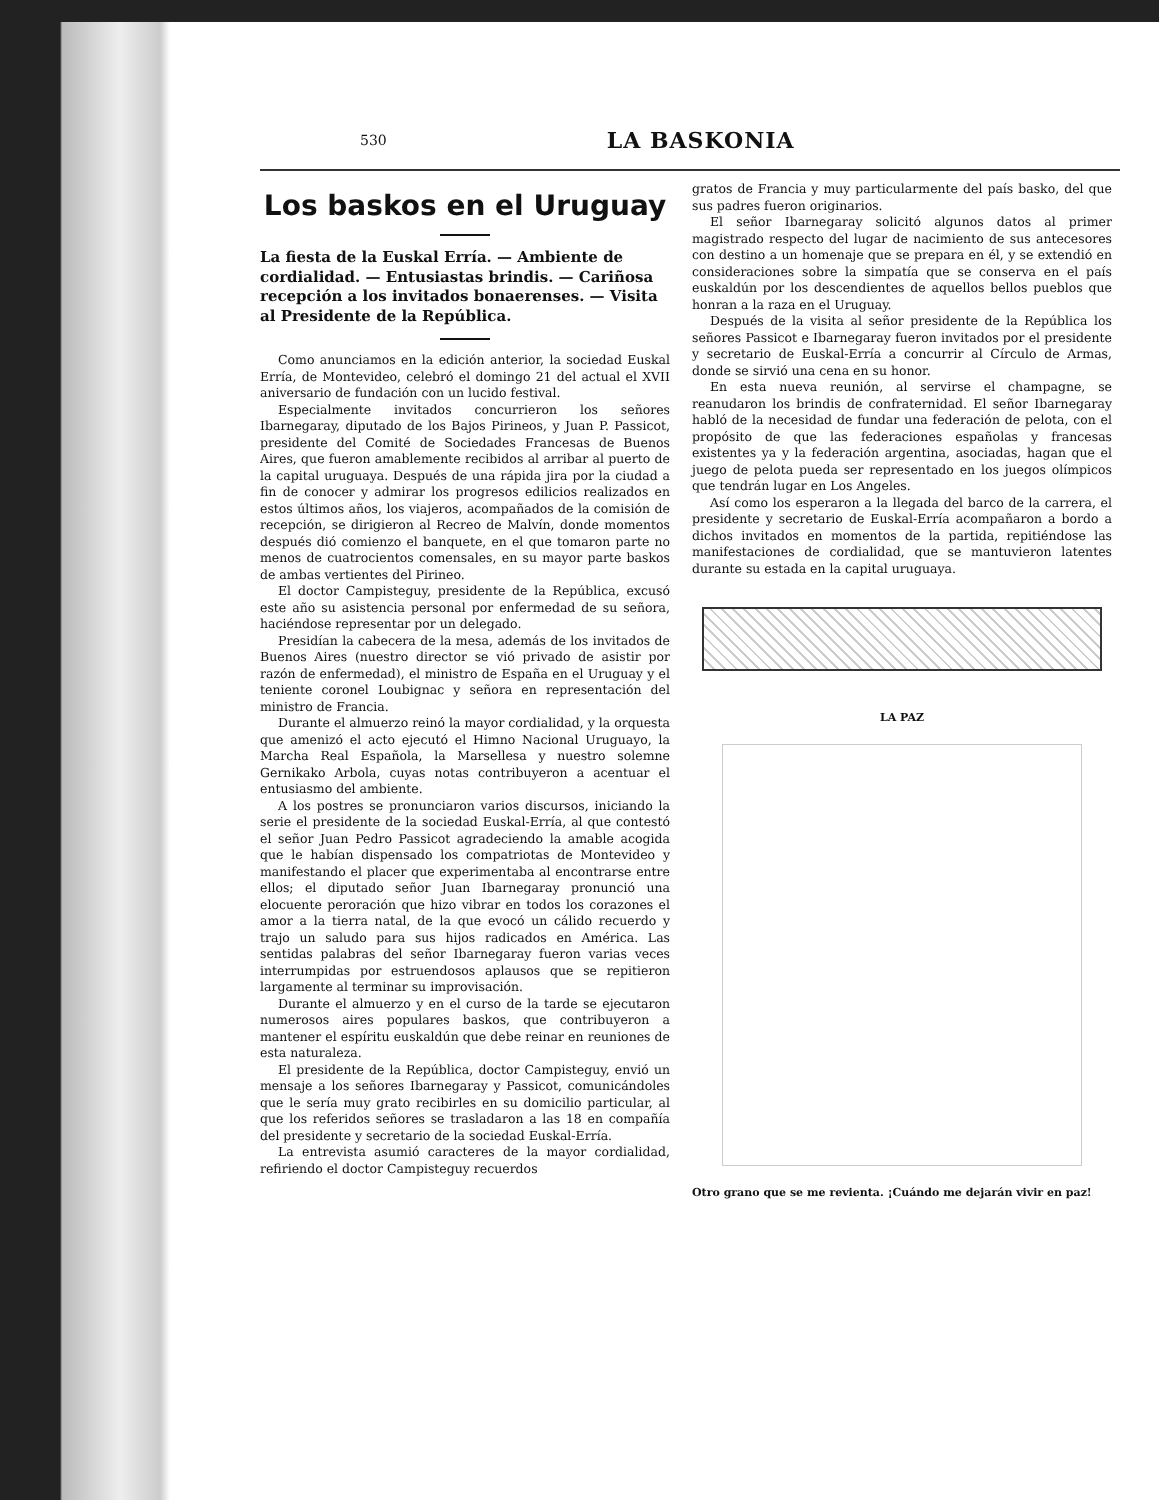530 LA BASKONIA
Los baskos en el Uruguay
La fiesta de la Euskal Erría. — Ambiente de cordialidad. — Entusiastas brindis. — Cariñosa recepción a los invitados bonaerenses. — Visita al Presidente de la República.
Como anunciamos en la edición anterior, la sociedad Euskal Erría, de Montevideo, celebró el domingo 21 del actual el XVII aniversario de fundación con un lucido festival.
Especialmente invitados concurrieron los señores Ibarnegaray, diputado de los Bajos Pirineos, y Juan P. Passicot, presidente del Comité de Sociedades Francesas de Buenos Aires, que fueron amablemente recibidos al arribar al puerto de la capital uruguaya. Después de una rápida jira por la ciudad a fin de conocer y admirar los progresos edilicios realizados en estos últimos años, los viajeros, acompañados de la comisión de recepción, se dirigieron al Recreo de Malvín, donde momentos después dió comienzo el banquete, en el que tomaron parte no menos de cuatrocientos comensales, en su mayor parte baskos de ambas vertientes del Pirineo.
El doctor Campisteguy, presidente de la República, excusó este año su asistencia personal por enfermedad de su señora, haciéndose representar por un delegado.
Presidían la cabecera de la mesa, además de los invitados de Buenos Aires (nuestro director se vió privado de asistir por razón de enfermedad), el ministro de España en el Uruguay y el teniente coronel Loubignac y señora en representación del ministro de Francia.
Durante el almuerzo reinó la mayor cordialidad, y la orquesta que amenizó el acto ejecutó el Himno Nacional Uruguayo, la Marcha Real Española, la Marsellesa y nuestro solemne Gernikako Arbola, cuyas notas contribuyeron a acentuar el entusiasmo del ambiente.
A los postres se pronunciaron varios discursos, iniciando la serie el presidente de la sociedad Euskal-Erría, al que contestó el señor Juan Pedro Passicot agradeciendo la amable acogida que le habían dispensado los compatriotas de Montevideo y manifestando el placer que experimentaba al encontrarse entre ellos; el diputado señor Juan Ibarnegaray pronunció una elocuente peroración que hizo vibrar en todos los corazones el amor a la tierra natal, de la que evocó un cálido recuerdo y trajo un saludo para sus hijos radicados en América. Las sentidas palabras del señor Ibarnegaray fueron varias veces interrumpidas por estruendosos aplausos que se repitieron largamente al terminar su improvisación.
Durante el almuerzo y en el curso de la tarde se ejecutaron numerosos aires populares baskos, que contribuyeron a mantener el espíritu euskaldún que debe reinar en reuniones de esta naturaleza.
El presidente de la República, doctor Campisteguy, envió un mensaje a los señores Ibarnegaray y Passicot, comunicándoles que le sería muy grato recibirles en su domicilio particular, al que los referidos señores se trasladaron a las 18 en compañía del presidente y secretario de la sociedad Euskal-Erría.
La entrevista asumió caracteres de la mayor cordialidad, refiriendo el doctor Campisteguy recuerdos
gratos de Francia y muy particularmente del país basko, del que sus padres fueron originarios.
El señor Ibarnegaray solicitó algunos datos al primer magistrado respecto del lugar de nacimiento de sus antecesores con destino a un homenaje que se prepara en él, y se extendió en consideraciones sobre la simpatía que se conserva en el país euskaldún por los descendientes de aquellos bellos pueblos que honran a la raza en el Uruguay.
Después de la visita al señor presidente de la República los señores Passicot e Ibarnegaray fueron invitados por el presidente y secretario de Euskal-Erría a concurrir al Círculo de Armas, donde se sirvió una cena en su honor.
En esta nueva reunión, al servirse el champagne, se reanudaron los brindis de confraternidad. El señor Ibarnegaray habló de la necesidad de fundar una federación de pelota, con el propósito de que las federaciones españolas y francesas existentes ya y la federación argentina, asociadas, hagan que el juego de pelota pueda ser representado en los juegos olímpicos que tendrán lugar en Los Angeles.
Así como los esperaron a la llegada del barco de la carrera, el presidente y secretario de Euskal-Erría acompañaron a bordo a dichos invitados en momentos de la partida, repitiéndose las manifestaciones de cordialidad, que se mantuvieron latentes durante su estada en la capital uruguaya.
LA PAZ
Otro grano que se me revienta. ¡Cuándo me dejarán vivir en paz!